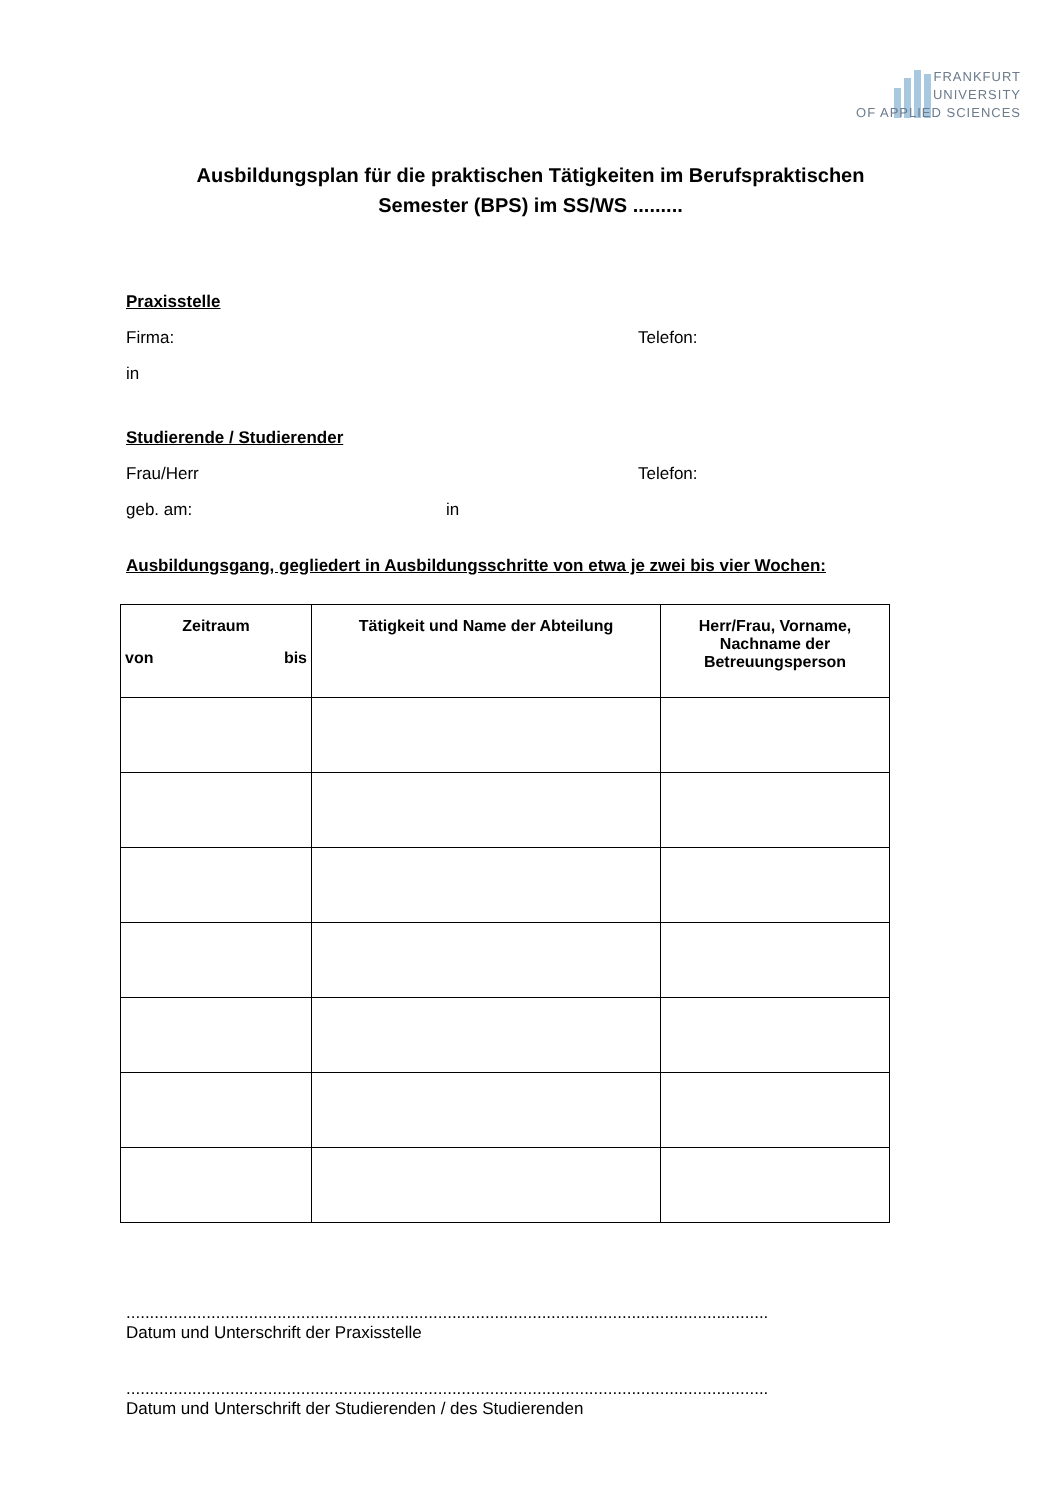FRANKFURT
UNIVERSITY
OF APPLIED SCIENCES
Ausbildungsplan für die praktischen Tätigkeiten im Berufspraktischen
Semester (BPS) im SS/WS .........
Praxisstelle
Firma: Telefon:
in
Studierende / Studierender
Frau/Herr Telefon:
geb. am: in
Ausbildungsgang, gegliedert in Ausbildungsschritte von etwa je zwei bis vier Wochen:
| Zeitraum von bis | Tätigkeit und Name der Abteilung | Herr/Frau, Vorname, Nachname der Betreuungsperson |
| --- | --- | --- |
........................................................................................................................................
Datum und Unterschrift der Praxisstelle
........................................................................................................................................
Datum und Unterschrift der Studierenden / des Studierenden